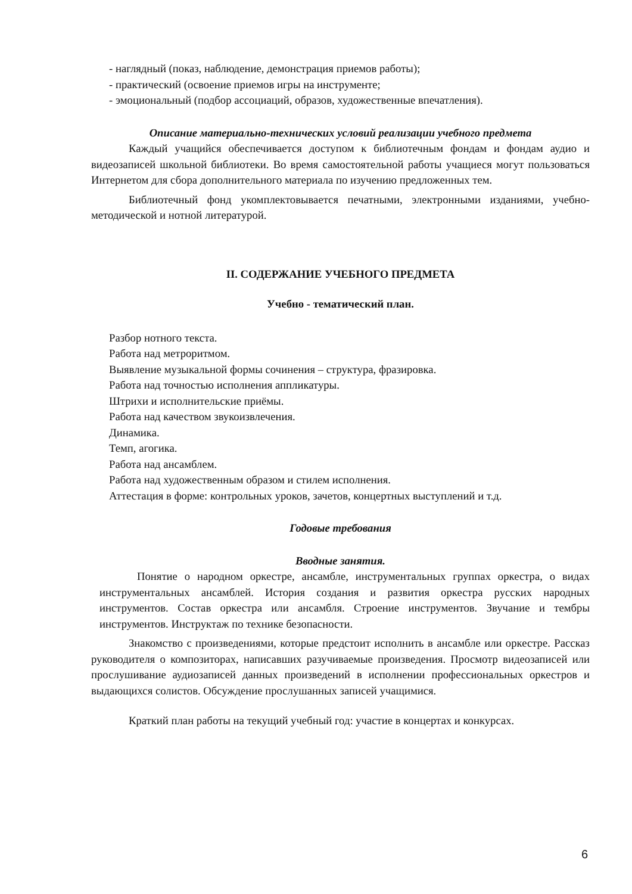- наглядный (показ, наблюдение, демонстрация приемов работы);
- практический (освоение приемов игры на инструменте;
- эмоциональный (подбор ассоциаций, образов, художественные впечатления).
Описание материально-технических условий реализации учебного предмета
Каждый учащийся обеспечивается доступом к библиотечным фондам и фондам аудио и видеозаписей школьной библиотеки. Во время самостоятельной работы учащиеся могут пользоваться Интернетом для сбора дополнительного материала по изучению предложенных тем.
Библиотечный фонд укомплектовывается печатными, электронными изданиями, учебно-методической и нотной литературой.
II. СОДЕРЖАНИЕ УЧЕБНОГО ПРЕДМЕТА
Учебно - тематический план.
Разбор нотного текста.
Работа над метроритмом.
Выявление музыкальной формы сочинения – структура, фразировка.
Работа над точностью исполнения аппликатуры.
Штрихи и исполнительские приёмы.
Работа над качеством звукоизвлечения.
Динамика.
Темп, агогика.
Работа над ансамблем.
Работа над художественным образом и стилем исполнения.
Аттестация в форме: контрольных уроков, зачетов, концертных выступлений и т.д.
Годовые требования
Вводные занятия.
Понятие о народном оркестре, ансамбле, инструментальных группах оркестра, о видах инструментальных ансамблей. История создания и развития оркестра русских народных инструментов. Состав оркестра или ансамбля. Строение инструментов. Звучание и тембры инструментов. Инструктаж по технике безопасности.
Знакомство с произведениями, которые предстоит исполнить в ансамбле или оркестре. Рассказ руководителя о композиторах, написавших разучиваемые произведения. Просмотр видеозаписей или прослушивание аудиозаписей данных произведений в исполнении профессиональных оркестров и выдающихся солистов. Обсуждение прослушанных записей учащимися.
Краткий план работы на текущий учебный год: участие в концертах и конкурсах.
6